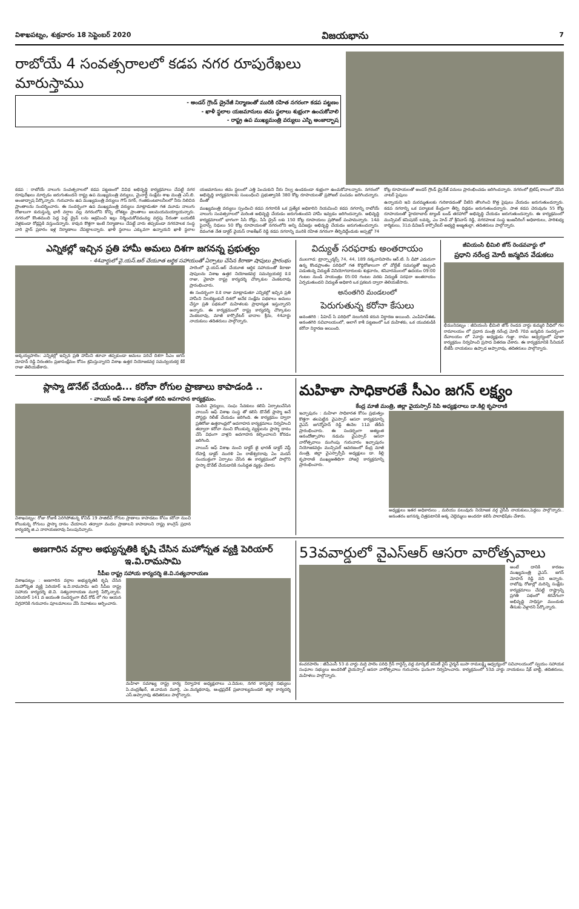విశాఖపట్నం, శుక్రవారం 18 సెప్టెంబర్ 2020 విజయభాను 7
రాబోయే 4 సంవత్సరాలలో కడప నగర రూపురేఖలు మారుస్తాము
- అండర్ గ్రౌండ్ డ్రైనేజీ నిర్మాణంతో మురికి రహిత నగరంగా కడప పట్టణం
- ఖాళీ స్థలాల యజమానులు తమ స్థలాలు శుభ్రంగా ఉంచుకోవాలి
- రాష్ట్ర ఉప ముఖ్యమంత్రి వర్యులు ఎస్బి అంజాద్బాష
కడప : రాబోయే నాలుగు సంవత్సరాలలో కడప పట్టణంలో వివిధ అభివృద్ధి కార్యక్రమాలు చేపట్టి నగర రూపురేఖలు మార్చడం జరుగుతుందని రాష్ట్ర ఉప ముఖ్యమంత్రి వర్యులు, మైనార్టీ సంక్షేమ శాఖ మంత్రి ఎస్.బి. అంజాద్బాష పేర్కొన్నారు. గురువారం ఉప ముఖ్యమంత్రి వర్యులు గౌస్ నగర్, గంజికుంటకాలనీలలో నీరు నిలిచిన ప్రాంతాలను సందర్శించారు. ఈ సందర్భంగా ఉప ముఖ్యమంత్రి వర్యులు మాట్లాడుతూ గత మూడు నాలుగు రోజులుగా కురుస్తున్న భారీ వర్షాల వల్ల నగరంలోని కొన్ని లోతట్టు ప్రాంతాలు జలమయమయ్యాయన్నారు. నగరంలో కొంతమంది పెద్ద పెద్ద డ్రైన్ లను ఆక్రమించి ఇల్లు నిర్మించుకోవడంవల్ల వర్షపు నీరంతా బయటికి వెళ్లకుండా రోడ్లపైకి వస్తుందన్నారు. కావున కొత్తగా ఇంటి నిర్మాణాలు చేపట్టే వారు తప్పకుండా నగరపాలక సంస్థ వారి ప్లాన్ ప్రకారం ఇళ్ల నిర్మాణాలు చేపట్టాలన్నారు. ఖాళీ స్థలాలు ఎక్కువగా ఉన్నాయని ఖాళీ స్థలాల యజమానులు తమ స్థలంలో ఎత్తి పెంచుకుని నీరు నిల్వ ఉండకుండా శుభ్రంగా ఉంచుకోవాలన్నారు. నగరంలో అభివృద్ధి కార్యక్రమాలకు సంబంధించి ప్రభుత్వానికి 380 కోట్ల రూపాయలతో ప్రపోజల్ పంపడం జరిగిందన్నారు. దీంతో
ముఖ్యమంత్రి వర్యులు స్పందించి కడప నగరానికి ఒక ప్రత్యేక అధికారిని నియమించి కడప నగరాన్ని రాబోయే నాలుగు సంవత్సరాలలో మరింత అభివృద్ధి చేయడం జరుగుతుందని హామీ ఇవ్వడం జరిగిందన్నారు. అభివృద్ధి కార్యక్రమాలలో భాగంగా సిసి రోడ్లు, సిసి డ్రైన్ లకు 150 కోట్ల రూపాయలు ప్రపోజల్ పంపామన్నారు. 14వ ఫైనాన్స్ నిధులు 50 కోట్ల రూపాయలతో నగరంలోని అన్ని డివిజన్లు అభివృద్ధి చేయడం జరుగుతుందన్నారు. దివంగత నేత డాక్టర్ వైయస్ రాజశేఖర్ రెడ్డి కడప నగరాన్ని మురికి రహిత నగరంగా తీర్చిదిద్దేందుకు అప్పట్లో 74 కోట్ల రూపాయలతో అండర్ గ్రౌండ్ డ్రైనేజ్ పనులు ప్రారంభించడం జరిగిందన్నారు. నగరంలో బ్రిటిష్ కాలంలో వేసిన వాటర్ పైపులు
ఉన్నాయని ఇవి మరమ్మతులకు గురికావడంతో వీటిని తొలగించి కొత్త పైపులు వేయడం జరుగుతుందన్నారు. కడప నగరాన్ని ఒక పర్యాటక కేంద్రంగా తీర్చి దిద్దడం జరుగుతుందన్నారు. పాత కడప చెరువును 55 కోట్ల రూపాయలతో హైదరాబాద్ ట్యాంక్ బండ్ తరహాలో అభివృద్ధి చేయడం జరుగుతుందన్నారు. ఈ కార్యక్రమంలో మున్సిపల్ కమిషనర్ లవన్న, ఎం హెచ్ వో శ్రీనివాస్ రెడ్డి, నగరపాలక సంస్థ ఇంజనీరింగ్ అధికారులు, పారిశుధ్య కార్మికులు, 31వ డివిజన్ కార్పొరేటర్ అభ్యర్థి అజ్మతుల్లా, తదితరులు పాల్గొన్నారు.
ఎన్నికల్లో ఇచ్చిన ప్రతి హామీ అమలు దిశగా జగనన్న ప్రభుత్వం
- 44వార్డులో వై.యస్.ఆర్ చేయూత ఆర్థిక సహాయంతో ఏర్పాటు చేసిన కిరాణా షాపులు ప్రారంభం
అక్కయ్యపాలెం: ఎన్నికల్లో ఇచ్చిన ప్రతి హామీని తూచా తప్పకుండా అమలు పరిచే దిశగా సీఎం జగన్ మోహన్ రెడ్డి నిరంతరం ప్రజాసంక్షేమం కోసం శ్రమిస్తున్నారని విశాఖ ఉత్తర నియోజకవర్గ సమన్వయకర్త కేకే రాజు తెలియజేశారు.
పాలెంలో వై.యస్.ఆర్ చేయూత ఆర్థిక సహాయంతో కిరాణా షాపులను విశాఖ ఉత్తర నియోజకవర్గ సమన్వయకర్త కె.కె రాజు, వైకాపా రాష్ట్ర కార్యదర్శి చొక్కాకుల వెంకటరావు ప్రారంభించారు.
ఈ సందర్భంగా కె.కె రాజు మాట్లాడుతూ ఎన్నికల్లో ఇచ్చిన ప్రతి హామీని నిలబెట్టుకునే దిశలో అనేక సంక్షేమ పథకాలు అమలు చేస్తూ ప్రతి పథకంలో మహిళలకు ప్రాధాన్యత ఇస్తున్నారని అన్నారు. ఈ కార్యక్రమంలో రాష్ట్ర కార్యదర్శి చొక్కాకుల వెంకటరావు, మాజీ కార్పొరేటర్ బానాల శ్రీను, 44వార్డు నాయకులు తదితరులు పాల్గొన్నారు.
విద్యుత్ సరఫరాకు అంతరాయం
ములగాడ: ట్రాన్స్ఫార్మర్స్ 74, 44, 189 నక్కవానిపాలెం ఆర్.టి. సి డిపో ఎదురుగా ఉన్న కొండప్రాంతం పరిధిలో గత కొద్దిరోజులుగా లో వోల్టేజ్ సమస్యతో ఇబ్బంది పడుతున్న విద్యుత్ వినియోగదారులకు శుక్రవారం, శనివారములలో ఉదయం 09:00 గంటల నుండి సాయంత్రం 05:00 గంటల వరకు విద్యుత్ సరఫరా అంతరాయం ఏర్పడుతుందని విద్యుత్ అధికారి ఒక ప్రకటన ద్వారా తెలియజేసారు.
అనంతగిరి మండలంలో
పెరుగుతున్న కరోనా కేసులు
అనంతగిరి : పిహెచ్ సి పరిధిలో నలుగురికి కరున నిర్ధారణ అయింది. ఎంపిహెచ్ఈఓ అనంతగిరి సచివాలయంలో, అలాగే కాశీ పట్టణంలో ఒక మహిళకు, ఒక యువకుడికి కరోనా నిర్ధారణ అయింది.
జీవియంసి భీమిలి జోన్ రెండవవార్డు లో
ప్రధాని నరేంద్ర మోదీ జన్మదిన వేడుకలు
భీమునిపట్నం : జీవియంసి భీమిలి జోన్ రెండవ వార్డు కుమ్మరి వీధిలో గల రామాలయం లో ప్రధాన మంత్రి నరేంద్ర మోదీ 70వ జన్మదిన సందర్భంగా దేవాలయం లో 2వార్డు అధ్యక్షుడు గుజ్జు. రాము ఆధ్వర్యంలో పూజా కార్యక్రమం నిర్వహించి ప్రసాద వితరణ చేశారు. ఈ కార్యక్రమానికి సీనియర్ బీజేపీ నాయకులు ఉప్పాడ అప్పారావు, తదితరులు పాల్గొన్నారు.
ప్లాస్మా డొనేట్ చేయండి... కరోనా రోగుల ప్రాణాలు కాపాడండి ..
- వాయిస్ ఆఫ్ విశాఖ సంస్థతో కలిపి అవగాహన కార్యక్రమం.
విశాఖపట్నం: రోజు రోజుకీ పెరిగిపోతున్న కోవిడ్ 19 పాజిటివ్ రోగుల ప్రాణాలు కాపాడటం కోసం కరోనా నుంచి కోలుకున్న రోగులు ప్లాస్మా దానం చేయాలని తద్వారా వందల ప్రాణాలని కాపాడాలని రాష్ట్ర కాంగ్రెస్ ప్రధాన కార్యదర్శి జి.ఎ నారాయణరావు పిలుపునిచ్చారు.
చెందిన వైద్యులు, సంఘ సేవకులు కలిపి ఏర్పాటుచేసిన వాయిస్ ఆఫ్ విశాఖ సంస్థ తో కలిసి డొనేట్ ప్లాస్మా అనే పోస్టర్లు రిలీజ్ చేయడం జరిగింది. ఈ కార్యక్రమం ద్వారా ప్రతిరోజు ఉత్తరాంధ్రలో అవగాహన కార్యక్రమాలు నిర్వహించి తద్వారా కరోనా నుంచి కోలుకున్న వ్యక్తులను ప్లాస్మా దానం చేసే విధంగా వాళ్లని అవగాహన కల్పించాలని కోరడం జరిగింది.
వాయిస్ ఆఫ్ విశాఖ నుంచి డాక్టర్ జై భారత్ డాక్టర్ వెస్లీ లేపాక్షి డాక్టర్ మురళి ఏం రాజేశ్వరరావు ఏం మదన్ సంయుక్తంగా ఏర్పాటు చేసిన ఈ కార్యక్రమంలో పాల్గొని ప్లాస్మా డొనేట్ చేయడానికి సంసిద్ధత వ్యక్తం చేశారు
మహిళా సాధికారతే సీఎం జగన్ లక్ష్యం
కేంద్ర మాజీ మంత్రి, జిల్లా వైయస్సార్ సిపి అధ్యక్షురాలు డా.కిల్లి కృపారాణి
ఇచ్ఛాపురం : మహిళా సాధికారత కోసం ప్రభుత్వం కొత్తగా తలపెట్టిన వైఎస్సార్ ఆసరా కార్యక్రమాన్ని వైఎస్ జగన్మోహన్ రెడ్డి ఈనెల 11వ తేదీన ప్రారంభించారు. ఈ సందర్భంగా అత్యంత ఆనందోత్సాహాల నడుమ వైఎస్సార్ ఆసరా వారోత్సవాలు ముగింపు గురువారం ఇచ్ఛాపురం నియోజకవర్గం మున్సిపల్ ఆవరణంలో కేంద్ర మాజీ మంత్రి, జిల్లా వైఎస్సార్సీపీ అధ్యక్షులు డా. కిల్లి కృపారాణి ముఖ్యఅతిథిగా హాజరై కార్యక్రమాన్ని ప్రారంభించారు.
అధ్యక్షులు ఇతర అధికారులు , మరియు పలువురు నియోజక వర్గ వైసీపీ నాయకులు,పెద్దలు పాల్గొన్నారు.. అనంతరం జగనన్న చిత్రపటానికి అక్క చెల్లెమ్మలు అందరూ కలిసి పాలాభిషేకం చేశారు.
అణగారిన వర్గాల అభ్యున్నతికి కృషి చేసిన మహోన్నత వ్యక్తి పెరియార్ ఇ.వి.రామసామి
సీపీఐ రాష్ట్ర సహాయ కార్యదర్శి జె.వి.సత్యనారాయణ
విశాఖపట్నం : అణగారిన వర్గాల అభ్యున్నతికి కృషి చేసిన మహోన్నత వ్యక్తి పెరియార్ ఇ.వి.రామసామి అని సీపీఐ రాష్ట్ర సహాయ కార్యదర్శి జె.వి. సత్యనారాయణ మూర్తి పేర్కొన్నారు. పెరియార్ 141 వ జయంతి సందర్భంగా బీచ్ రోడ్ లో గల ఆయన విగ్రహానికి గురువారం పూలమాలలు వేసి నివాళులు అర్పించారు.
మహిళా సమాఖ్య రాష్ట్ర కార్య నిర్వాహక అధ్యక్షురాలు ఎ.విమల, నగర కార్యవర్గ సభ్యులు పి.చంద్రశేఖర్, జి.వామన మూర్తి, ఎం.మన్మథరావు, ఆంధ్రప్రదేశ్ ప్రజానాట్యమండలి జిల్లా కార్యదర్శి ఎస్.అప్పారావు తదితరులు పాల్గొన్నారు.
53వవార్డులో వైఎస్ఆర్ ఆసరా వారోత్సవాలు
అంటే దానికి కారణం ముఖ్యమంత్రి వైఎస్. జగన్ మోహన్ రెడ్డి నని అన్నారు. రాబోవు రోజుల్లో మరిన్ని సంక్షేమ కార్యక్రమాలు చేపట్టి రాష్ట్రాన్ని ప్రగతి పథంలో శరవేగంగా అభివృద్ధి సాధిస్తూ ముందుకు తీసుకు వెళ్లారని పేర్కొన్నారు.
కంచరపాలెం : జీవీఎంసీ 53 వ వార్డు మర్రి పాలెం పరిధి గ్రీన్ గార్డెన్స్ వద్ద మార్కెట్ కమిటీ వైస్ చైర్మన్ బుసా రామలక్ష్మి ఆధ్వర్యంలో సచివాలయంలో స్వయం సహాయక సంఘాల సభ్యులు అందరితో వైయస్సార్ ఆసరా వారోత్సవాలు గురువారం ఘనంగా నిర్వహించారు. కార్యక్రమంలో 53వ వార్డు నాయకులు షేక్ బాబ్జీ, తదితరులు, మహిళలు పాల్గొన్నారు.